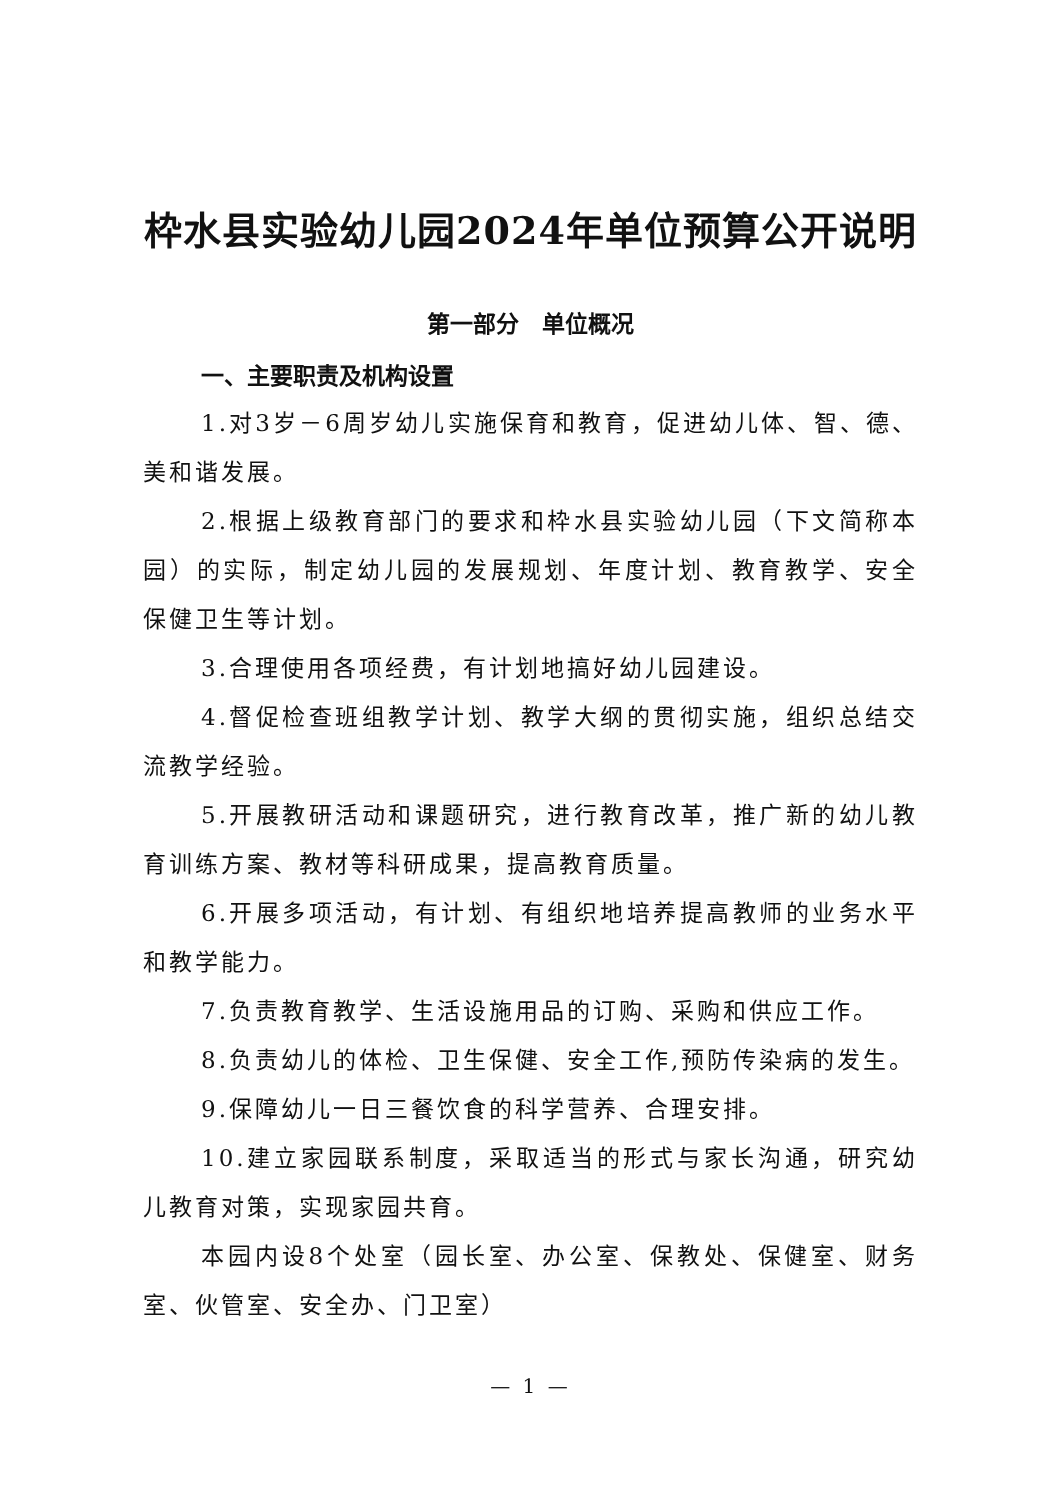枠水县实验幼儿园2024年单位预算公开说明
第一部分　单位概况
一、主要职责及机构设置
1.对3岁－6周岁幼儿实施保育和教育，促进幼儿体、智、德、美和谐发展。
2.根据上级教育部门的要求和枠水县实验幼儿园（下文简称本园）的实际，制定幼儿园的发展规划、年度计划、教育教学、安全保健卫生等计划。
3.合理使用各项经费，有计划地搞好幼儿园建设。
4.督促检查班组教学计划、教学大纲的贯彻实施，组织总结交流教学经验。
5.开展教研活动和课题研究，进行教育改革，推广新的幼儿教育训练方案、教材等科研成果，提高教育质量。
6.开展多项活动，有计划、有组织地培养提高教师的业务水平和教学能力。
7.负责教育教学、生活设施用品的订购、采购和供应工作。
8.负责幼儿的体检、卫生保健、安全工作,预防传染病的发生。
9.保障幼儿一日三餐饮食的科学营养、合理安排。
10.建立家园联系制度，采取适当的形式与家长沟通，研究幼儿教育对策，实现家园共育。
本园内设8个处室（园长室、办公室、保教处、保健室、财务室、伙管室、安全办、门卫室）
— 1 —